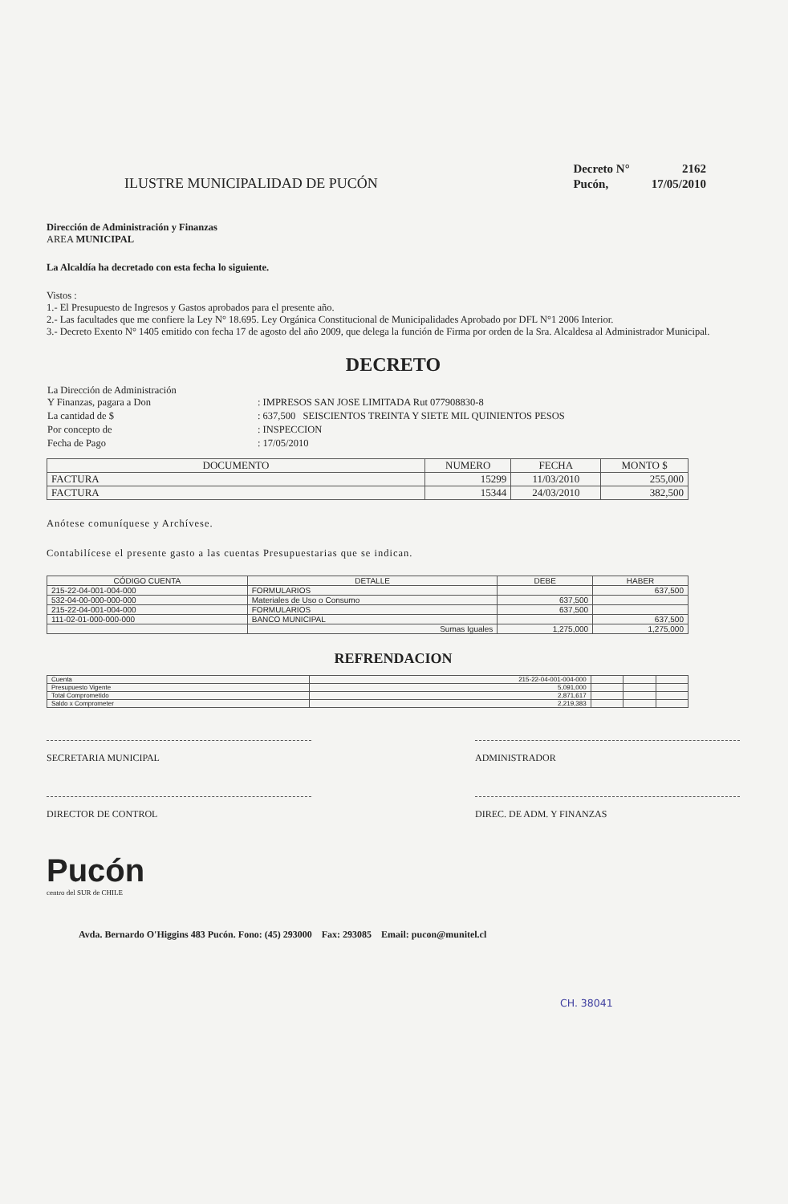ILUSTRE MUNICIPALIDAD DE PUCÓN
| Decreto N° | 2162 |
| Pucón, | 17/05/2010 |
Dirección de Administración y Finanzas
AREA MUNICIPAL
La Alcaldía ha decretado con esta fecha lo siguiente.
Vistos :
1.- El Presupuesto de Ingresos y Gastos aprobados para el presente año.
2.- Las facultades que me confiere la Ley N° 18.695. Ley Orgánica Constitucional de Municipalidades Aprobado por DFL N°1 2006 Interior.
3.- Decreto Exento N° 1405 emitido con fecha 17 de agosto del año 2009, que delega la función de Firma por orden de la Sra. Alcaldesa al Administrador Municipal.
DECRETO
| La Dirección de Administración Y Finanzas, pagara a Don | : IMPRESOS SAN JOSE LIMITADA Rut 077908830-8 |
| La cantidad de $ | : 637,500 SEISCIENTOS TREINTA Y SIETE MIL QUINIENTOS PESOS |
| Por concepto de | : INSPECCION |
| Fecha de Pago | : 17/05/2010 |
| DOCUMENTO | NUMERO | FECHA | MONTO $ |
| --- | --- | --- | --- |
| FACTURA | 15299 | 11/03/2010 | 255,000 |
| FACTURA | 15344 | 24/03/2010 | 382,500 |
Anótese comuníquese y Archívese.
Contabilícese el presente gasto a las cuentas Presupuestarias que se indican.
| CÓDIGO CUENTA | DETALLE | DEBE | HABER |
| --- | --- | --- | --- |
| 215-22-04-001-004-000 | FORMULARIOS | | 637,500 |
| 532-04-00-000-000-000 | Materiales de Uso o Consumo | 637,500 | |
| 215-22-04-001-004-000 | FORMULARIOS | 637,500 | |
| 111-02-01-000-000-000 | BANCO MUNICIPAL | | 637,500 |
| | Sumas Iguales | 1,275,000 | 1,275,000 |
REFRENDACION
| Cuenta | 215-22-04-001-004-000 | | | |
| Presupuesto Vigente | 5,091,000 | | | |
| Total Comprometido | 2,871,617 | | | |
| Saldo x Comprometer | 2,219,383 | | | |
SECRETARIA MUNICIPAL ADMINISTRADOR
DIRECTOR DE CONTROL DIREC. DE ADM. Y FINANZAS
Pucón
centro del SUR de CHILE
Avda. Bernardo O'Higgins 483 Pucón. Fono: (45) 293000 Fax: 293085 Email: pucon@munitel.cl
CH. 38041